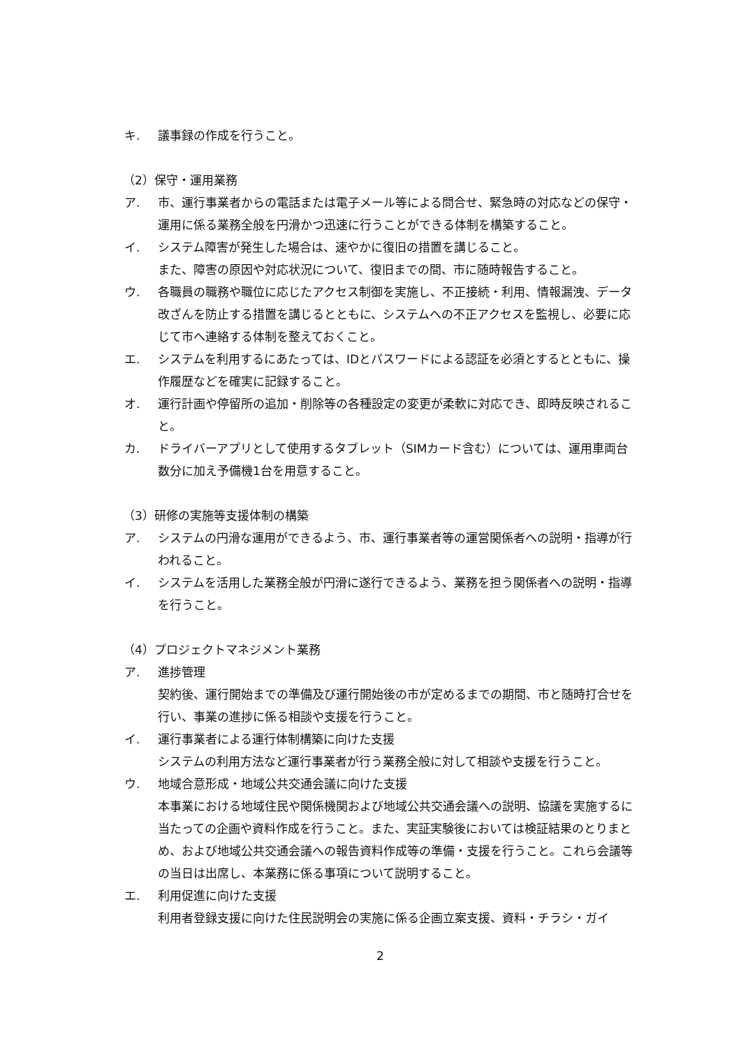キ. 議事録の作成を行うこと。
（2）保守・運用業務
ア. 市、運行事業者からの電話または電子メール等による問合せ、緊急時の対応などの保守・運用に係る業務全般を円滑かつ迅速に行うことができる体制を構築すること。
イ. システム障害が発生した場合は、速やかに復旧の措置を講じること。
また、障害の原因や対応状況について、復旧までの間、市に随時報告すること。
ウ. 各職員の職務や職位に応じたアクセス制御を実施し、不正接続・利用、情報漏洩、データ改ざんを防止する措置を講じるとともに、システムへの不正アクセスを監視し、必要に応じて市へ連絡する体制を整えておくこと。
エ. システムを利用するにあたっては、IDとパスワードによる認証を必須とするとともに、操作履歴などを確実に記録すること。
オ. 運行計画や停留所の追加・削除等の各種設定の変更が柔軟に対応でき、即時反映されること。
カ. ドライバーアプリとして使用するタブレット（SIMカード含む）については、運用車両台数分に加え予備機1台を用意すること。
（3）研修の実施等支援体制の構築
ア. システムの円滑な運用ができるよう、市、運行事業者等の運営関係者への説明・指導が行われること。
イ. システムを活用した業務全般が円滑に遂行できるよう、業務を担う関係者への説明・指導を行うこと。
（4）プロジェクトマネジメント業務
ア. 進捗管理
契約後、運行開始までの準備及び運行開始後の市が定めるまでの期間、市と随時打合せを行い、事業の進捗に係る相談や支援を行うこと。
イ. 運行事業者による運行体制構築に向けた支援
システムの利用方法など運行事業者が行う業務全般に対して相談や支援を行うこと。
ウ. 地域合意形成・地域公共交通会議に向けた支援
本事業における地域住民や関係機関および地域公共交通会議への説明、協議を実施するに当たっての企画や資料作成を行うこと。また、実証実験後においては検証結果のとりまとめ、および地域公共交通会議への報告資料作成等の準備・支援を行うこと。これら会議等の当日は出席し、本業務に係る事項について説明すること。
エ. 利用促進に向けた支援
利用者登録支援に向けた住民説明会の実施に係る企画立案支援、資料・チラシ・ガイ
2